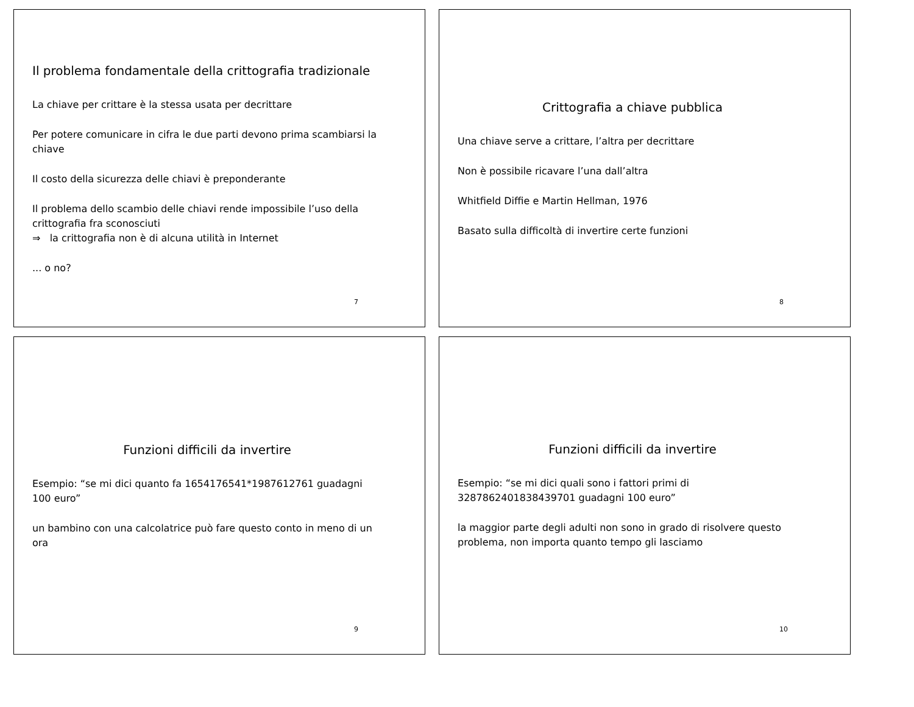Il problema fondamentale della crittografia tradizionale
La chiave per crittare è la stessa usata per decrittare
Per potere comunicare in cifra le due parti devono prima scambiarsi la chiave
Il costo della sicurezza delle chiavi è preponderante
Il problema dello scambio delle chiavi rende impossibile l’uso della crittografia fra sconosciuti
⇒ la crittografia non è di alcuna utilità in Internet
... o no?
7
Crittografia a chiave pubblica
Una chiave serve a crittare, l’altra per decrittare
Non è possibile ricavare l’una dall’altra
Whitfield Diffie e Martin Hellman, 1976
Basato sulla difficoltà di invertire certe funzioni
8
Funzioni difficili da invertire
Esempio: “se mi dici quanto fa 1654176541*1987612761 guadagni 100 euro”
un bambino con una calcolatrice può fare questo conto in meno di un ora
9
Funzioni difficili da invertire
Esempio: “se mi dici quali sono i fattori primi di 3287862401838439701 guadagni 100 euro”
la maggior parte degli adulti non sono in grado di risolvere questo problema, non importa quanto tempo gli lasciamo
10